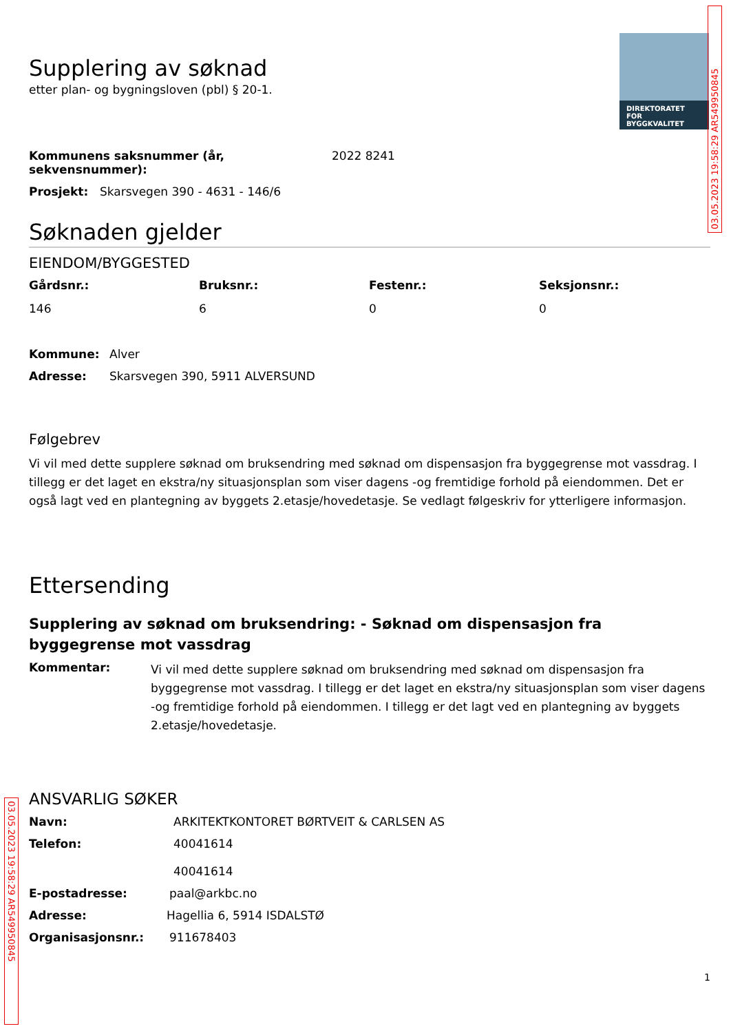DIREKTORATET
FOR BYGGKVALITET
03.05.2023 19:58:29 AR549950845
03.05.2023 19:58:29 AR549950845
Supplering av søknad
etter plan- og bygningsloven (pbl) § 20-1.
Kommunens saksnummer (år, sekvensnummer): 2022 8241
Prosjekt: Skarsvegen 390 - 4631 - 146/6
Søknaden gjelder
EIENDOM/BYGGESTED
Gårdsnr.: Bruksnr.: Festenr.: Seksjonsnr.: 146 6 0 0
Kommune: Alver
Adresse: Skarsvegen 390, 5911 ALVERSUND
Følgebrev
Vi vil med dette supplere søknad om bruksendring med søknad om dispensasjon fra byggegrense mot vassdrag. I tillegg er det laget en ekstra/ny situasjonsplan som viser dagens -og fremtidige forhold på eiendommen. Det er også lagt ved en plantegning av byggets 2.etasje/hovedetasje. Se vedlagt følgeskriv for ytterligere informasjon.
Ettersending
Supplering av søknad om bruksendring: - Søknad om dispensasjon fra byggegrense mot vassdrag
Kommentar:
Vi vil med dette supplere søknad om bruksendring med søknad om dispensasjon fra byggegrense mot vassdrag. I tillegg er det laget en ekstra/ny situasjonsplan som viser dagens -og fremtidige forhold på eiendommen. I tillegg er det lagt ved en plantegning av byggets 2.etasje/hovedetasje.
ANSVARLIG SØKER
Navn: ARKITEKTKONTORET BØRTVEIT & CARLSEN AS
Telefon: 40041614
40041614
E-postadresse: paal@arkbc.no
Adresse: Hagellia 6, 5914 ISDALSTØ
Organisasjonsnr.: 911678403
1